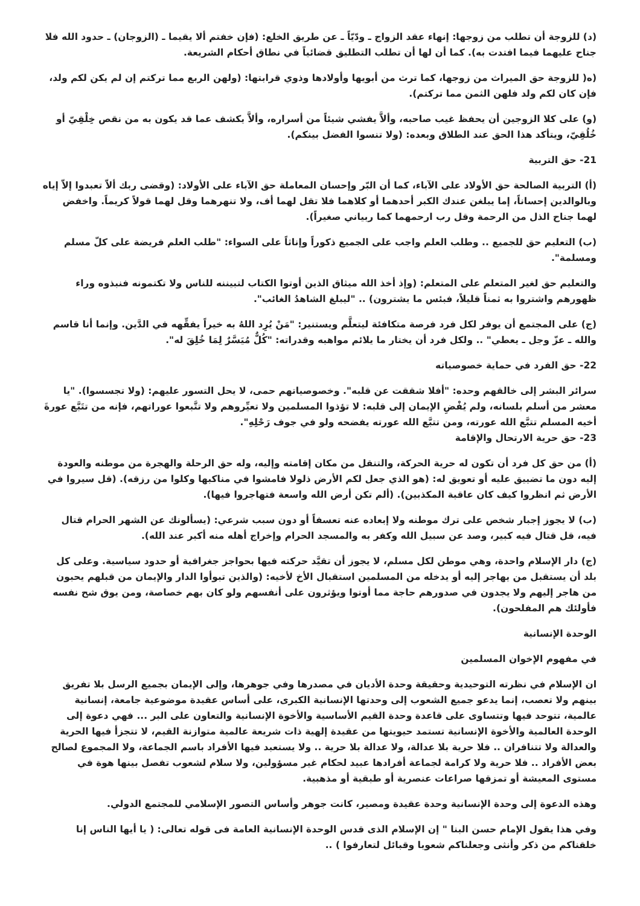(د) للزوجة أن تطلب من زوجها: إنهاء عقد الزواج ـ ودّيّاً ـ عن طريق الخلع: (فإن خفتم ألا يقيما ـ (الزوجان) ـ حدود الله فلا جناح عليهما فيما افتدت به). كما أن لها أن تطلب التطليق قضائياً في نطاق أحكام الشريعة.
(ه( للزوجة حق الميراث من زوجها، كما ترث من أبويها وأولادها وذوي قرابتها: (ولهن الربع مما تركتم إن لم يكن لكم ولد، فإن كان لكم ولد فلهن الثمن مما تركتم).
(و) على كلا الزوجين أن يحفظ غيب صاحبه، وألاَّ يفشي شيئاً من أسراره، وألاَّ يكشف عما قد يكون به من نقص خِلْقِيّ أو خُلُقِيّ، ويتأكد هذا الحق عند الطلاق وبعده: (ولا تنسوا الفضل بينكم).
21- حق التربية
(أ) التربية الصالحة حق الأولاد على الآباء، كما أن البّر وإحسان المعاملة حق الآباء على الأولاد: (وقضى ربك ألاّ تعبدوا إلاّ إياه وبالوالدين إحساناً، إما يبلغن عندك الكبر أحدهما أو كلاهما فلا تقل لهما أف، ولا تنهرهما وقل لهما قولاً كريماً. واخفض لهما جناح الذل من الرحمة وقل رب ارحمهما كما ربياني صغيراً).
(ب) التعليم حق للجميع .. وطلب العلم واجب على الجميع ذكوراً وإناثاً على السواء: "طلب العلم فريضة على كلّ مسلم ومسلمة".
والتعليم حق لغير المتعلم على المتعلم: (وإذ أخذ الله ميثاق الذين أوتوا الكتاب لتبيننه للناس ولا تكتمونه فنبذوه وراء ظهورهم واشتروا به ثمناً قليلاً، فبئس ما يشترون) .. "ليبلغ الشاهدُ الغائب".
(ج) على المجتمع أن يوفر لكل فرد فرصة متكافئة ليتعلَّم ويستنير: "مَنْ يُرِد اللهُ به خيراً يفقِّهه في الدَّين. وإنما أنا قاسم والله ـ عزّ وجل ـ يعطي" .. ولكل فرد أن يختار ما يلائم مواهبه وقدراته: "كُلٌّ مُيَسَّرٌ لِمَا خُلِقَ له".
22- حق الفرد في حماية خصوصياته
سرائر البشر إلى خالقهم وحده: "أفلا شققت عن قلبه". وخصوصياتهم حمى، لا يحل التسور عليهم: (ولا تجسسوا). "يا معشر من أسلم بلسانه، ولم يُفْضِ الإيمان إلى قلبه: لا تؤذوا المسلمين ولا تعيِّروهم ولا تتَّبعوا عوراتهم، فإنه من تتَبَّع عورةَ أخيه المسلم تتبَّع الله عورته، ومن تتبَّع الله عورته يفضحه ولو في جوف رَحْلِهِ".
23- حق حرية الارتحال والإقامة
(أ) من حق كل فرد أن تكون له حرية الحركة، والتنقل من مكان إقامته وإليه، وله حق الرحلة والهجرة من موطنه والعودة إليه دون ما تضييق عليه أو تعويق له: (هو الذي جعل لكم الأرض ذلولا فامشوا في مناكبها وكلوا من رزقه). (قل سيروا في الأرض ثم انظروا كيف كان عاقبة المكذبين). (ألم تكن أرض الله واسعة فتهاجروا فيها).
(ب) لا يجوز إجبار شخص على ترك موطنه ولا إبعاده عنه تعسفاً أو دون سبب شرعي: (يسألونك عن الشهر الحرام قتال فيه، قل قتال فيه كبير، وصد عن سبيل الله وكفر به والمسجد الحرام وإخراج أهله منه أكبر عند الله).
(ج) دار الإسلام واحدة، وهي موطن لكل مسلم، لا يجوز أن تقيَّد حركته فيها بحواجز جغرافية أو حدود سياسية. وعلى كل بلد أن يستقبل من يهاجر إليه أو يدخله من المسلمين استقبال الأخ لأخيه: (والذين تبوأوا الدار والإيمان من قبلهم يحبون من هاجر إليهم ولا يجدون في صدورهم حاجة مما أوتوا ويؤثرون على أنفسهم ولو كان بهم خصاصة، ومن يوق شح نفسه فأولئك هم المفلحون).
الوحدة الإنسانية
في مفهوم الإخوان المسلمين
ان الإسلام في نظرته التوحيدية وحقيقة وحدة الأديان في مصدرها وفي جوهرها، وإلى الإيمان بجميع الرسل بلا تفريق بينهم ولا تعصب، إنما يدعو جميع الشعوب إلى وحدتها الإنسانية الكبرى، على أساس عقيدة موضوعية جامعة، إنسانية عالمية، تتوحد فيها وتتساوى على قاعدة وحدة القيم الأساسية والأخوة الإنسانية والتعاون على البر ... فهي دعوة إلى الوحدة العالمية والأخوة الإنسانية تستمد حيويتها من عقيدة إلهية ذات شريعة عالمية متوازنة القيم، لا تتجزأ فيها الحرية والعدالة ولا تتنافران .. فلا حرية بلا عدالة، ولا عدالة بلا حرية .. ولا يستعبد فيها الأفراد باسم الجماعة، ولا المجموع لصالح بعض الأفراد .. فلا حرية ولا كرامة لجماعة أفرادها عبيد لحكام غير مسؤولين، ولا سلام لشعوب تفصل بينها هوة في مستوى المعيشة أو تمزقها صراعات عنصرية أو طبقية أو مذهبية.
وهذه الدعوة إلى وحدة الإنسانية وحدة عقيدة ومصير، كانت جوهر وأساس التصور الإسلامي للمجتمع الدولي.
وفي هذا يقول الإمام حسن البنا " إن الإسلام الذى قدس الوحدة الإنسانية العامة فى قوله تعالى: ( يا أيها الناس إنا خلقناكم من ذكر وأنثى وجعلناكم شعوبا وقبائل لتعارفوا ) ..